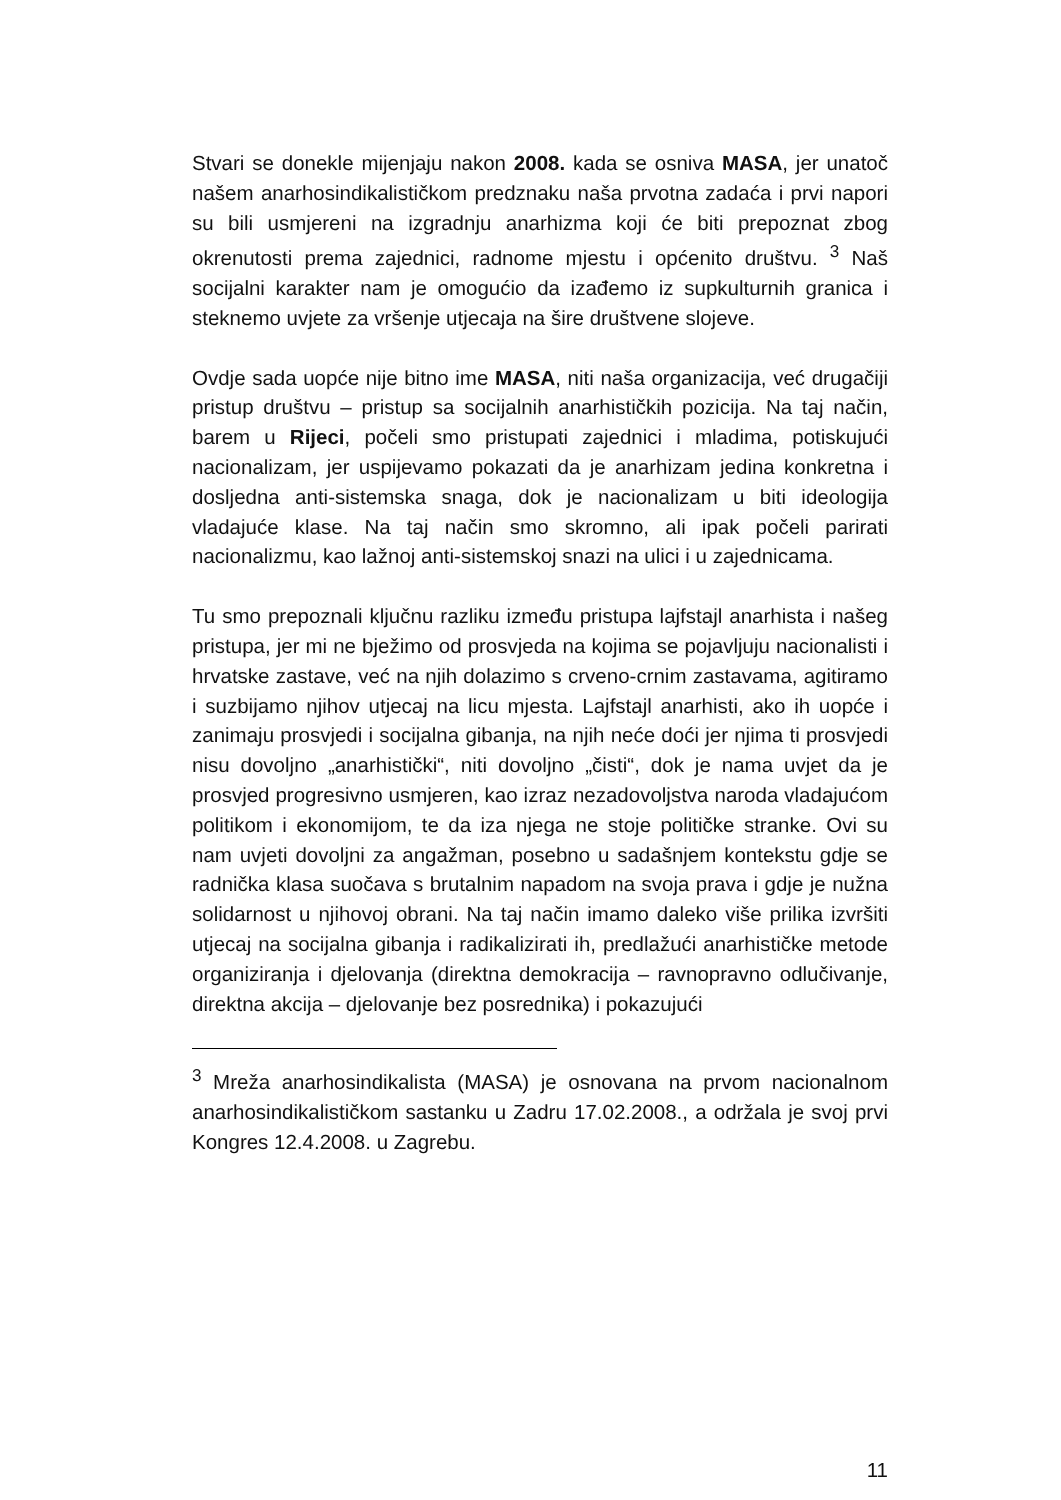Stvari se donekle mijenjaju nakon 2008. kada se osniva MASA, jer unatoč našem anarhosindikalističkom predznaku naša prvotna zadaća i prvi napori su bili usmjereni na izgradnju anarhizma koji će biti prepoznat zbog okrenutosti prema zajednici, radnome mjestu i općenito društvu. <sup>3</sup> Naš socijalni karakter nam je omogućio da izađemo iz supkulturnih granica i steknemo uvjete za vršenje utjecaja na šire društvene slojeve.
Ovdje sada uopće nije bitno ime MASA, niti naša organizacija, već drugačiji pristup društvu – pristup sa socijalnih anarhističkih pozicija. Na taj način, barem u Rijeci, počeli smo pristupati zajednici i mladima, potiskujući nacionalizam, jer uspijevamo pokazati da je anarhizam jedina konkretna i dosljedna anti-sistemska snaga, dok je nacionalizam u biti ideologija vladajuće klase. Na taj način smo skromno, ali ipak počeli parirati nacionalizmu, kao lažnoj anti-sistemskoj snazi na ulici i u zajednicama.
Tu smo prepoznali ključnu razliku između pristupa lajfstajl anarhista i našeg pristupa, jer mi ne bježimo od prosvjeda na kojima se pojavljuju nacionalisti i hrvatske zastave, već na njih dolazimo s crveno-crnim zastavama, agitiramo i suzbijamo njihov utjecaj na licu mjesta. Lajfstajl anarhisti, ako ih uopće i zanimaju prosvjedi i socijalna gibanja, na njih neće doći jer njima ti prosvjedi nisu dovoljno „anarhistički“, niti dovoljno „čisti“, dok je nama uvjet da je prosvjed progresivno usmjeren, kao izraz nezadovoljstva naroda vladajućom politikom i ekonomijom, te da iza njega ne stoje političke stranke. Ovi su nam uvjeti dovoljni za angažman, posebno u sadašnjem kontekstu gdje se radnička klasa suočava s brutalnim napadom na svoja prava i gdje je nužna solidarnost u njihovoj obrani. Na taj način imamo daleko više prilika izvršiti utjecaj na socijalna gibanja i radikalizirati ih, predlažući anarhističke metode organiziranja i djelovanja (direktna demokracija – ravnopravno odlučivanje, direktna akcija – djelovanje bez posrednika) i pokazujući
<sup>3</sup> Mreža anarhosindikalista (MASA) je osnovana na prvom nacionalnom anarhosindikalističkom sastanku u Zadru 17.02.2008., a održala je svoj prvi Kongres 12.4.2008. u Zagrebu.
11